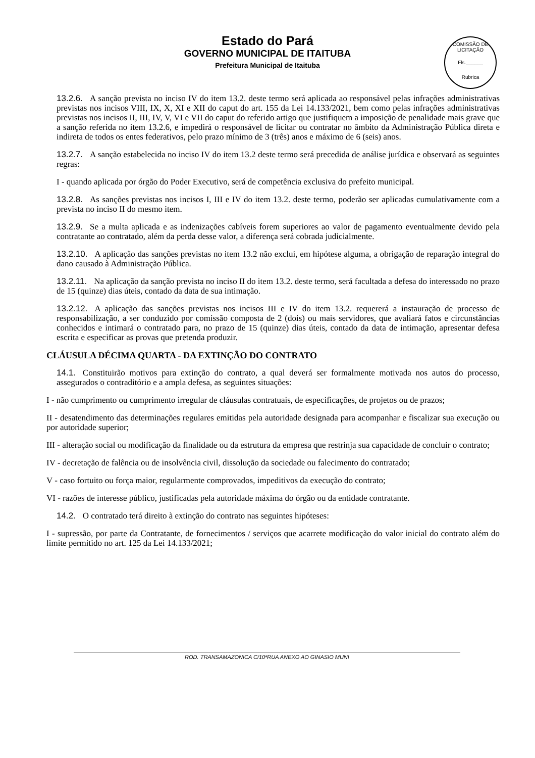Estado do Pará
GOVERNO MUNICIPAL DE ITAITUBA
Prefeitura Municipal de Itaituba
COMISSÃO DE LICITAÇÃO
Fls.______
Rubrica
13.2.6. A sanção prevista no inciso IV do item 13.2. deste termo será aplicada ao responsável pelas infrações administrativas previstas nos incisos VIII, IX, X, XI e XII do caput do art. 155 da Lei 14.133/2021, bem como pelas infrações administrativas previstas nos incisos II, III, IV, V, VI e VII do caput do referido artigo que justifiquem a imposição de penalidade mais grave que a sanção referida no item 13.2.6, e impedirá o responsável de licitar ou contratar no âmbito da Administração Pública direta e indireta de todos os entes federativos, pelo prazo mínimo de 3 (três) anos e máximo de 6 (seis) anos.
13.2.7. A sanção estabelecida no inciso IV do item 13.2 deste termo será precedida de análise jurídica e observará as seguintes regras:
I - quando aplicada por órgão do Poder Executivo, será de competência exclusiva do prefeito municipal.
13.2.8. As sanções previstas nos incisos I, III e IV do item 13.2. deste termo, poderão ser aplicadas cumulativamente com a prevista no inciso II do mesmo item.
13.2.9. Se a multa aplicada e as indenizações cabíveis forem superiores ao valor de pagamento eventualmente devido pela contratante ao contratado, além da perda desse valor, a diferença será cobrada judicialmente.
13.2.10. A aplicação das sanções previstas no item 13.2 não exclui, em hipótese alguma, a obrigação de reparação integral do dano causado à Administração Pública.
13.2.11. Na aplicação da sanção prevista no inciso II do item 13.2. deste termo, será facultada a defesa do interessado no prazo de 15 (quinze) dias úteis, contado da data de sua intimação.
13.2.12. A aplicação das sanções previstas nos incisos III e IV do item 13.2. requererá a instauração de processo de responsabilização, a ser conduzido por comissão composta de 2 (dois) ou mais servidores, que avaliará fatos e circunstâncias conhecidos e intimará o contratado para, no prazo de 15 (quinze) dias úteis, contado da data de intimação, apresentar defesa escrita e especificar as provas que pretenda produzir.
CLÁUSULA DÉCIMA QUARTA - DA EXTINÇÃO DO CONTRATO
14.1. Constituirão motivos para extinção do contrato, a qual deverá ser formalmente motivada nos autos do processo, assegurados o contraditório e a ampla defesa, as seguintes situações:
I - não cumprimento ou cumprimento irregular de cláusulas contratuais, de especificações, de projetos ou de prazos;
II - desatendimento das determinações regulares emitidas pela autoridade designada para acompanhar e fiscalizar sua execução ou por autoridade superior;
III - alteração social ou modificação da finalidade ou da estrutura da empresa que restrinja sua capacidade de concluir o contrato;
IV - decretação de falência ou de insolvência civil, dissolução da sociedade ou falecimento do contratado;
V - caso fortuito ou força maior, regularmente comprovados, impeditivos da execução do contrato;
VI - razões de interesse público, justificadas pela autoridade máxima do órgão ou da entidade contratante.
14.2. O contratado terá direito à extinção do contrato nas seguintes hipóteses:
I - supressão, por parte da Contratante, de fornecimentos / serviços que acarrete modificação do valor inicial do contrato além do limite permitido no art. 125 da Lei 14.133/2021;
ROD. TRANSAMAZONICA C/10ªRUA ANEXO AO GINASIO MUNI